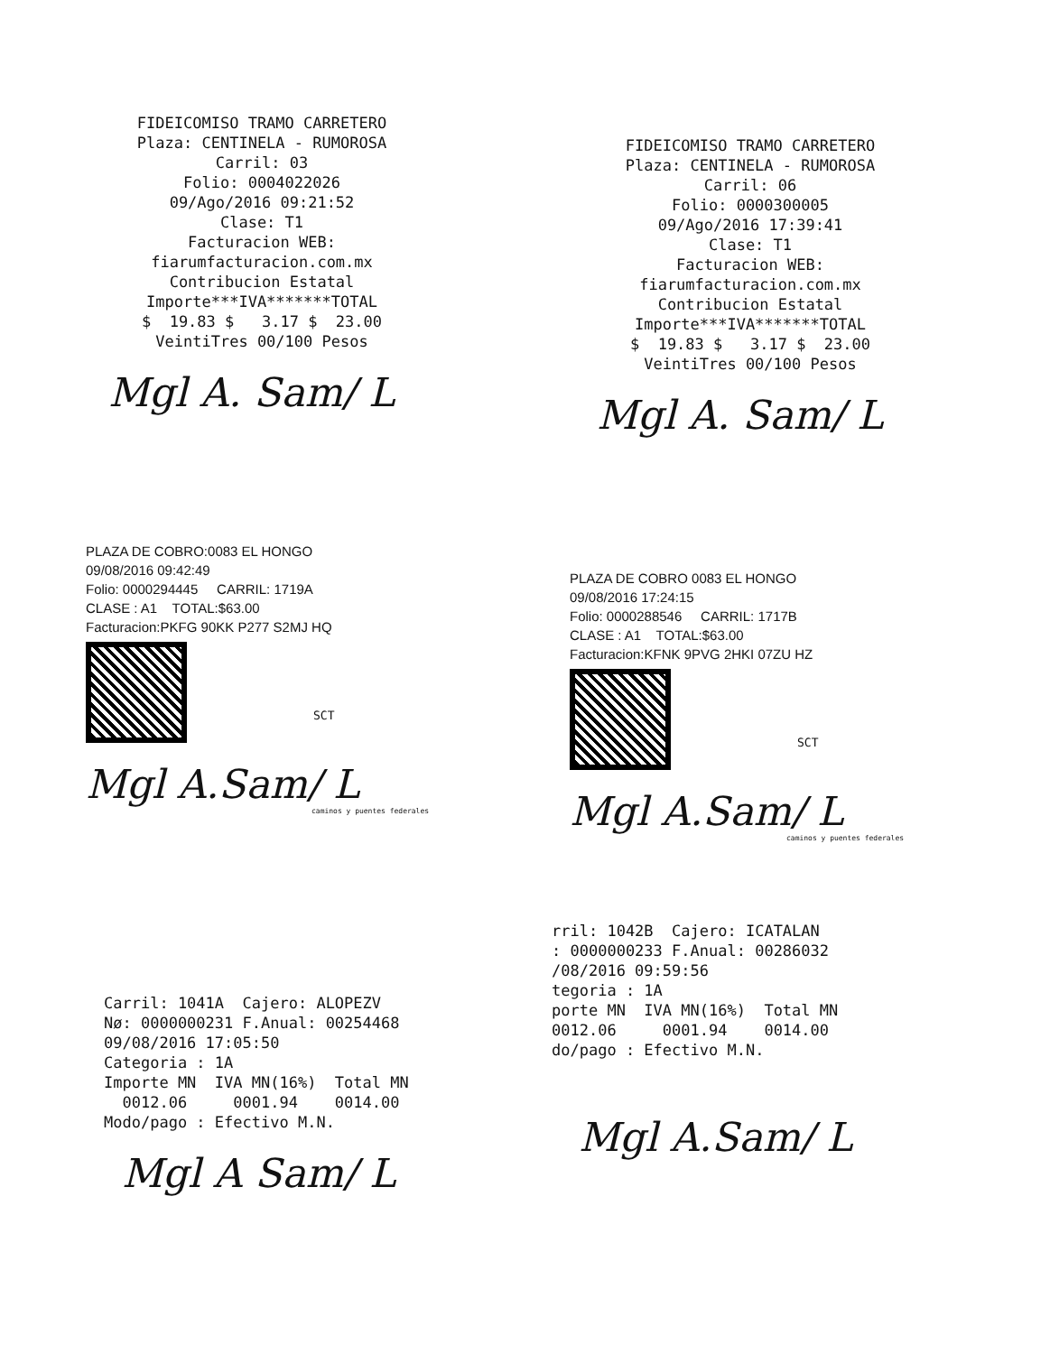FIDEICOMISO TRAMO CARRETERO Plaza: CENTINELA - RUMOROSA Carril: 03 Folio: 0004022026 09/Ago/2016 09:21:52 Clase: T1 Facturacion WEB: fiarumfacturacion.com.mx Contribucion Estatal Importe***IVA*******TOTAL $ 19.83 $ 3.17 $ 23.00 VeintiTres 00/100 Pesos
Mgl A. Sam/ L
FIDEICOMISO TRAMO CARRETERO Plaza: CENTINELA - RUMOROSA Carril: 06 Folio: 0000300005 09/Ago/2016 17:39:41 Clase: T1 Facturacion WEB: fiarumfacturacion.com.mx Contribucion Estatal Importe***IVA*******TOTAL $ 19.83 $ 3.17 $ 23.00 VeintiTres 00/100 Pesos
Mgl A. Sam/ L
PLAZA DE COBRO:0083 EL HONGO 09/08/2016 09:42:49 Folio: 0000294445 CARRIL: 1719A CLASE : A1 TOTAL:$63.00 Facturacion:PKFG 90KK P277 S2MJ HQ
SCT
Mgl A.Sam/ L
caminos y puentes federales
PLAZA DE COBRO 0083 EL HONGO 09/08/2016 17:24:15 Folio: 0000288546 CARRIL: 1717B CLASE : A1 TOTAL:$63.00 Facturacion:KFNK 9PVG 2HKI 07ZU HZ
SCT
Mgl A.Sam/ L
caminos y puentes federales
Carril: 1041A Cajero: ALOPEZV Nø: 0000000231 F.Anual: 00254468 09/08/2016 17:05:50 Categoria : 1A Importe MN IVA MN(16%) Total MN 0012.06 0001.94 0014.00 Modo/pago : Efectivo M.N.
Mgl A Sam/ L
rril: 1042B Cajero: ICATALAN : 0000000233 F.Anual: 00286032 /08/2016 09:59:56 tegoria : 1A porte MN IVA MN(16%) Total MN 0012.06 0001.94 0014.00 do/pago : Efectivo M.N.
Mgl A.Sam/ L